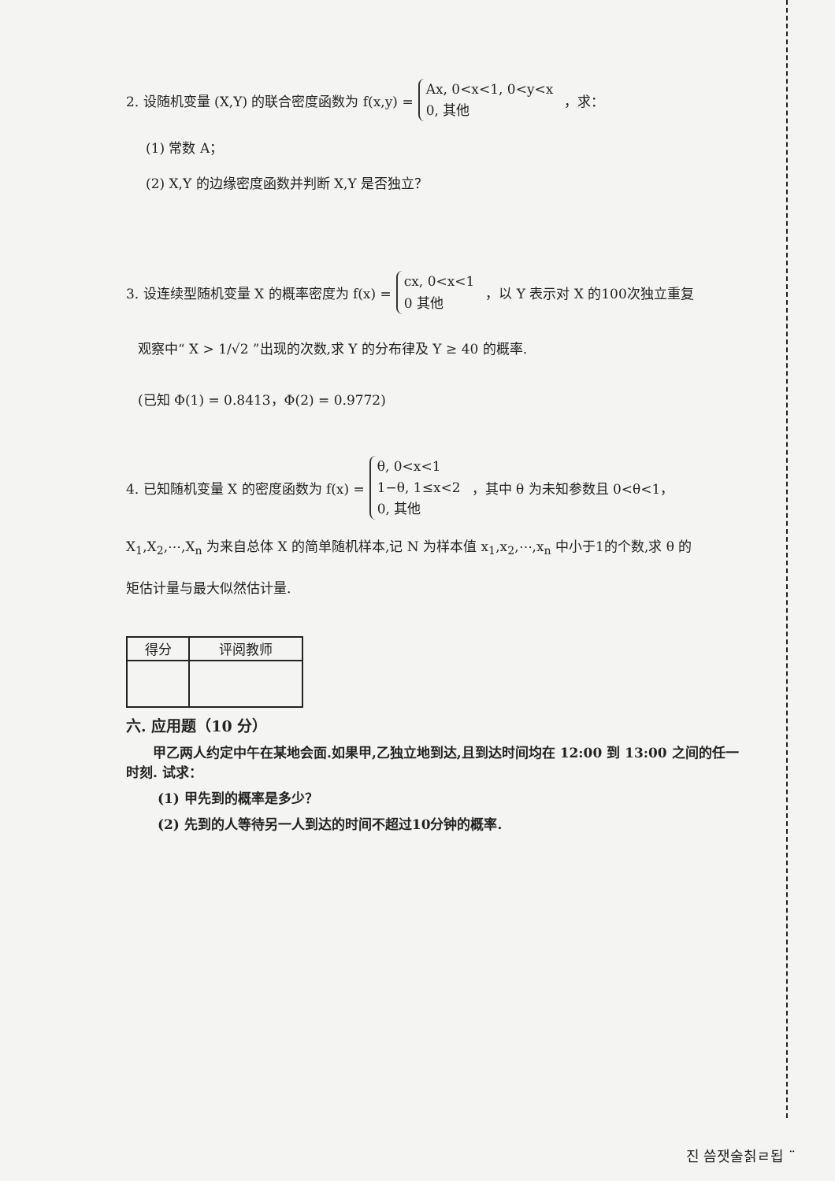2. 设随机变量 (X,Y) 的联合密度函数为 f(x,y) = Ax, 0<x<1, 0<y<x
0, 其他 ，求：
(1) 常数 A；
(2) X,Y 的边缘密度函数并判断 X,Y 是否独立？
3. 设连续型随机变量 X 的概率密度为 f(x) = cx, 0<x<1
0 其他 ，以 Y 表示对 X 的100次独立重复
观察中“ X > 1/√2 ”出现的次数,求 Y 的分布律及 Y ≥ 40 的概率.
(已知 Φ(1) = 0.8413，Φ(2) = 0.9772)
4. 已知随机变量 X 的密度函数为 f(x) = θ, 0<x<1
1−θ, 1≤x<2
0, 其他 ，其中 θ 为未知参数且 0<θ<1，
X<sub>1</sub>,X<sub>2</sub>,⋯,X<sub>n</sub> 为来自总体 X 的简单随机样本,记 N 为样本值 x<sub>1</sub>,x<sub>2</sub>,⋯,x<sub>n</sub> 中小于1的个数,求 θ 的
矩估计量与最大似然估计量.
| 得分 | 评阅教师 |
| --- | --- |
六. 应用题（10 分）
甲乙两人约定中午在某地会面.如果甲,乙独立地到达,且到达时间均在 12:00 到 13:00 之间的任一时刻. 试求：
(1) 甲先到的概率是多少？
(2) 先到的人等待另一人到达的时间不超过10分钟的概率.
진 씀잿술칡ㄹ됩 ¨